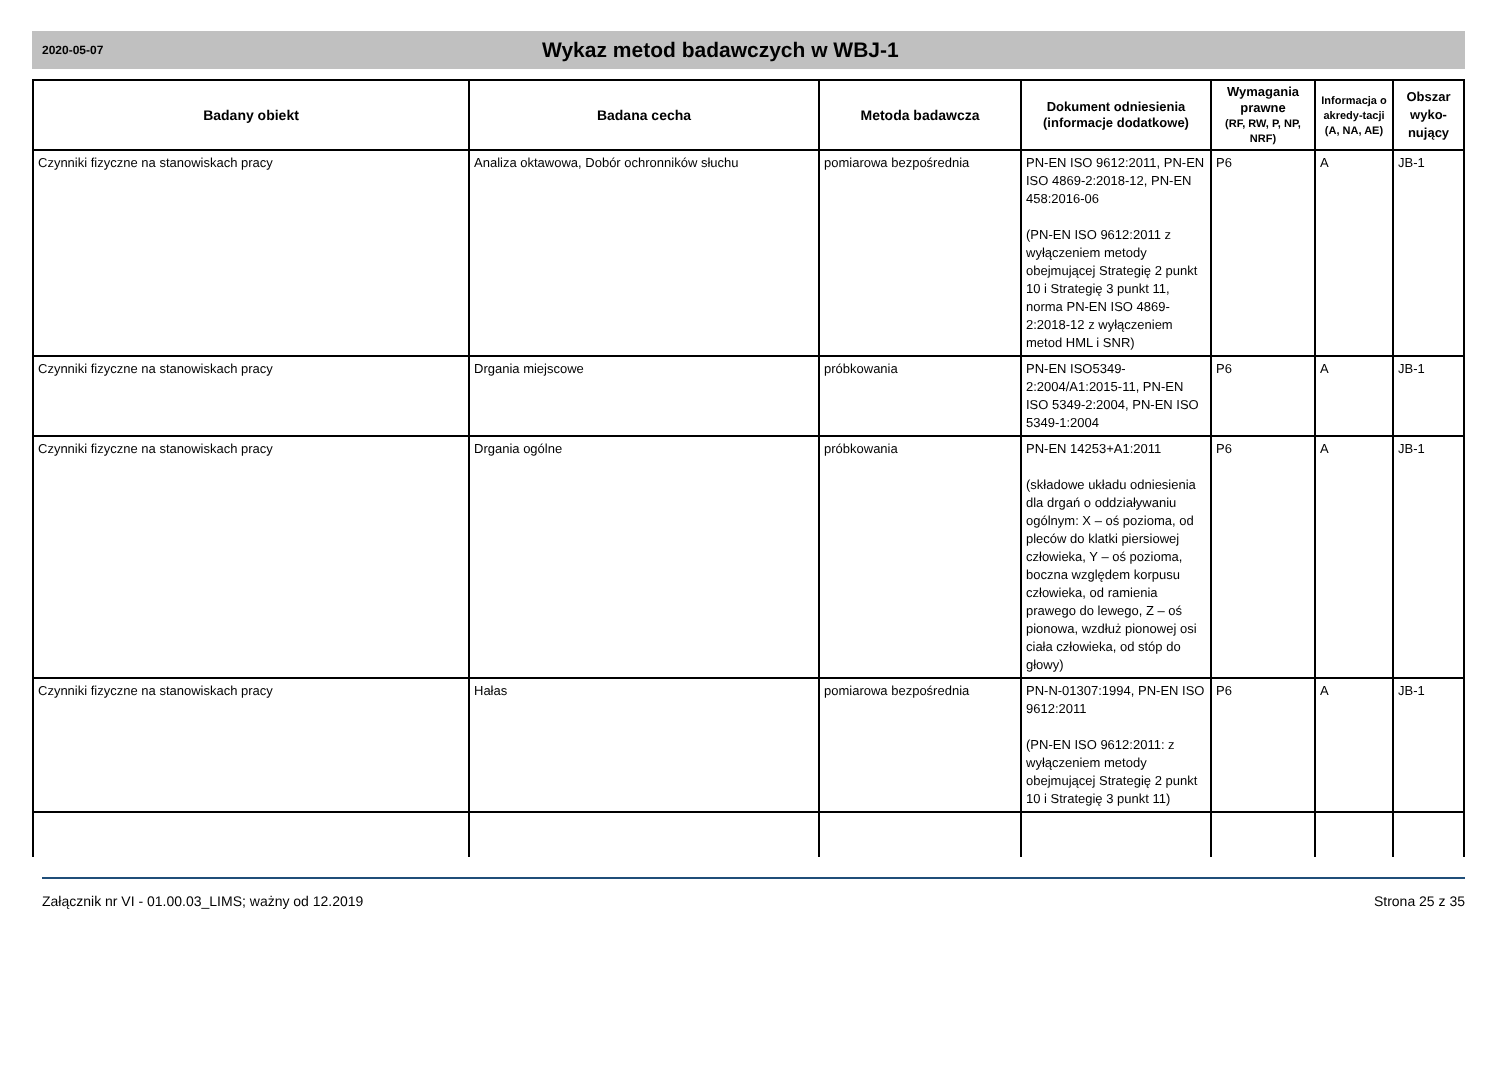2020-05-07
Wykaz metod badawczych w WBJ-1
| Badany obiekt | Badana cecha | Metoda badawcza | Dokument odniesienia (informacje dodatkowe) | Wymagania prawne (RF, RW, P, NP, NRF) | Informacja o akredy-tacji (A, NA, AE) | Obszar wyko-nujący |
| --- | --- | --- | --- | --- | --- | --- |
| Czynniki fizyczne na stanowiskach pracy | Analiza oktawowa, Dobór ochronników słuchu | pomiarowa bezpośrednia | PN-EN ISO 9612:2011, PN-EN ISO 4869-2:2018-12, PN-EN 458:2016-06 (PN-EN ISO 9612:2011 z wyłączeniem metody obejmującej Strategię 2 punkt 10 i Strategię 3 punkt 11, norma PN-EN ISO 4869-2:2018-12 z wyłączeniem metod HML i SNR) | P6 | A | JB-1 |
| Czynniki fizyczne na stanowiskach pracy | Drgania miejscowe | próbkowania | PN-EN ISO5349-2:2004/A1:2015-11, PN-EN ISO 5349-2:2004, PN-EN ISO 5349-1:2004 | P6 | A | JB-1 |
| Czynniki fizyczne na stanowiskach pracy | Drgania ogólne | próbkowania | PN-EN 14253+A1:2011 (składowe układu odniesienia dla drgań o oddziaływaniu ogólnym: X – oś pozioma, od pleców do klatki piersiowej człowieka, Y – oś pozioma, boczna względem korpusu człowieka, od ramienia prawego do lewego, Z – oś pionowa, wzdłuż pionowej osi ciała człowieka, od stóp do głowy) | P6 | A | JB-1 |
| Czynniki fizyczne na stanowiskach pracy | Hałas | pomiarowa bezpośrednia | PN-N-01307:1994, PN-EN ISO 9612:2011 (PN-EN ISO 9612:2011: z wyłączeniem metody obejmującej Strategię 2 punkt 10 i Strategię 3 punkt 11) | P6 | A | JB-1 |
Załącznik nr VI - 01.00.03_LIMS; ważny od 12.2019 Strona 25 z 35